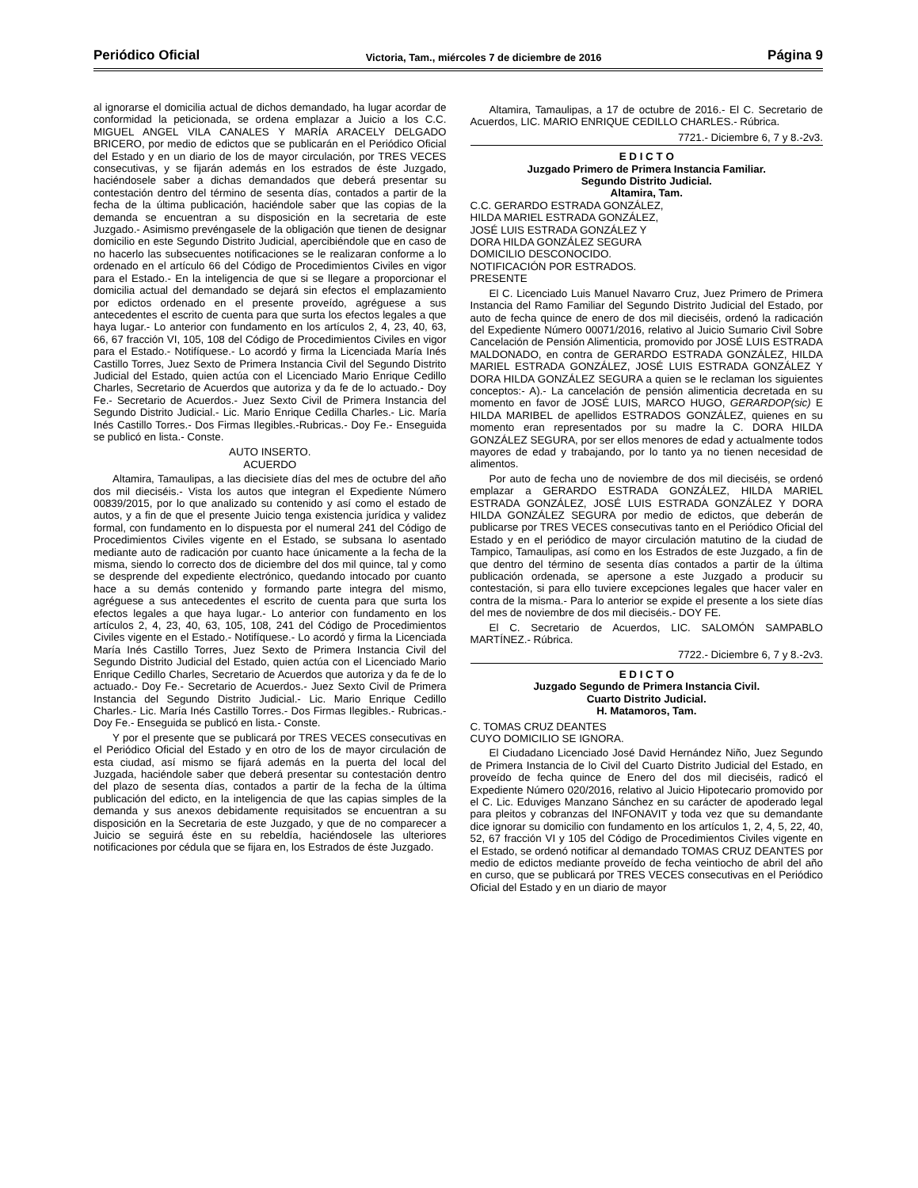Periódico Oficial Victoria, Tam., miércoles 7 de diciembre de 2016 Página 9
al ignorarse el domicilia actual de dichos demandado, ha lugar acordar de conformidad la peticionada, se ordena emplazar a Juicio a los C.C. MIGUEL ANGEL VILA CANALES Y MARÍA ARACELY DELGADO BRICERO, por medio de edictos que se publicarán en el Periódico Oficial del Estado y en un diario de los de mayor circulación, por TRES VECES consecutivas, y se fijarán además en los estrados de éste Juzgado, haciéndosele saber a dichas demandados que deberá presentar su contestación dentro del término de sesenta días, contados a partir de la fecha de la última publicación, haciéndole saber que las copias de la demanda se encuentran a su disposición en la secretaria de este Juzgado.- Asimismo prevéngasele de la obligación que tienen de designar domicilio en este Segundo Distrito Judicial, apercibiéndole que en caso de no hacerlo las subsecuentes notificaciones se le realizaran conforme a lo ordenado en el artículo 66 del Código de Procedimientos Civiles en vigor para el Estado.- En la inteligencia de que si se llegare a proporcionar el domicilia actual del demandado se dejará sin efectos el emplazamiento por edictos ordenado en el presente proveído, agréguese a sus antecedentes el escrito de cuenta para que surta los efectos legales a que haya lugar.- Lo anterior con fundamento en los artículos 2, 4, 23, 40, 63, 66, 67 fracción VI, 105, 108 del Código de Procedimientos Civiles en vigor para el Estado.- Notifíquese.- Lo acordó y firma la Licenciada María Inés Castillo Torres, Juez Sexto de Primera Instancia Civil del Segundo Distrito Judicial del Estado, quien actúa con el Licenciado Mario Enrique Cedillo Charles, Secretario de Acuerdos que autoriza y da fe de lo actuado.- Doy Fe.- Secretario de Acuerdos.- Juez Sexto Civil de Primera Instancia del Segundo Distrito Judicial.- Lic. Mario Enrique Cedilla Charles.- Lic. María Inés Castillo Torres.- Dos Firmas Ilegibles.-Rubricas.- Doy Fe.- Enseguida se publicó en lista.- Conste.
AUTO INSERTO.
ACUERDO
Altamira, Tamaulipas, a las diecisiete días del mes de octubre del año dos mil dieciséis.- Vista los autos que integran el Expediente Número 00839/2015, por lo que analizado su contenido y así como el estado de autos, y a fin de que el presente Juicio tenga existencia jurídica y validez formal, con fundamento en lo dispuesta por el numeral 241 del Código de Procedimientos Civiles vigente en el Estado, se subsana lo asentado mediante auto de radicación por cuanto hace únicamente a la fecha de la misma, siendo lo correcto dos de diciembre del dos mil quince, tal y como se desprende del expediente electrónico, quedando intocado por cuanto hace a su demás contenido y formando parte integra del mismo, agréguese a sus antecedentes el escrito de cuenta para que surta los efectos legales a que haya lugar.- Lo anterior con fundamento en los artículos 2, 4, 23, 40, 63, 105, 108, 241 del Código de Procedimientos Civiles vigente en el Estado.- Notifíquese.- Lo acordó y firma la Licenciada María Inés Castillo Torres, Juez Sexto de Primera Instancia Civil del Segundo Distrito Judicial del Estado, quien actúa con el Licenciado Mario Enrique Cedillo Charles, Secretario de Acuerdos que autoriza y da fe de lo actuado.- Doy Fe.- Secretario de Acuerdos.- Juez Sexto Civil de Primera Instancia del Segundo Distrito Judicial.- Lic. Mario Enrique Cedillo Charles.- Lic. María Inés Castillo Torres.- Dos Firmas Ilegibles.- Rubricas.- Doy Fe.- Enseguida se publicó en lista.- Conste.
Y por el presente que se publicará por TRES VECES consecutivas en el Periódico Oficial del Estado y en otro de los de mayor circulación de esta ciudad, así mismo se fijará además en la puerta del local del Juzgada, haciéndole saber que deberá presentar su contestación dentro del plazo de sesenta días, contados a partir de la fecha de la última publicación del edicto, en la inteligencia de que las capias simples de la demanda y sus anexos debidamente requisitados se encuentran a su disposición en la Secretaria de este Juzgado, y que de no comparecer a Juicio se seguirá éste en su rebeldía, haciéndosele las ulteriores notificaciones por cédula que se fijara en, los Estrados de éste Juzgado.
Altamira, Tamaulipas, a 17 de octubre de 2016.- El C. Secretario de Acuerdos, LIC. MARIO ENRIQUE CEDILLO CHARLES.- Rúbrica.
7721.- Diciembre 6, 7 y 8.-2v3.
E D I C T O
Juzgado Primero de Primera Instancia Familiar.
Segundo Distrito Judicial.
Altamira, Tam.
C.C. GERARDO ESTRADA GONZÁLEZ,
HILDA MARIEL ESTRADA GONZÁLEZ,
JOSÉ LUIS ESTRADA GONZÁLEZ Y
DORA HILDA GONZÁLEZ SEGURA
DOMICILIO DESCONOCIDO.
NOTIFICACIÓN POR ESTRADOS.
PRESENTE
El C. Licenciado Luis Manuel Navarro Cruz, Juez Primero de Primera Instancia del Ramo Familiar del Segundo Distrito Judicial del Estado, por auto de fecha quince de enero de dos mil dieciséis, ordenó la radicación del Expediente Número 00071/2016, relativo al Juicio Sumario Civil Sobre Cancelación de Pensión Alimenticia, promovido por JOSÉ LUIS ESTRADA MALDONADO, en contra de GERARDO ESTRADA GONZÁLEZ, HILDA MARIEL ESTRADA GONZÁLEZ, JOSÉ LUIS ESTRADA GONZÁLEZ Y DORA HILDA GONZÁLEZ SEGURA a quien se le reclaman los siguientes conceptos:- A).- La cancelación de pensión alimenticia decretada en su momento en favor de JOSÉ LUIS, MARCO HUGO, GERARDOP(sic) E HILDA MARIBEL de apellidos ESTRADOS GONZÁLEZ, quienes en su momento eran representados por su madre la C. DORA HILDA GONZÁLEZ SEGURA, por ser ellos menores de edad y actualmente todos mayores de edad y trabajando, por lo tanto ya no tienen necesidad de alimentos.
Por auto de fecha uno de noviembre de dos mil dieciséis, se ordenó emplazar a GERARDO ESTRADA GONZÁLEZ, HILDA MARIEL ESTRADA GONZÁLEZ, JOSÉ LUIS ESTRADA GONZÁLEZ Y DORA HILDA GONZÁLEZ SEGURA por medio de edictos, que deberán de publicarse por TRES VECES consecutivas tanto en el Periódico Oficial del Estado y en el periódico de mayor circulación matutino de la ciudad de Tampico, Tamaulipas, así como en los Estrados de este Juzgado, a fin de que dentro del término de sesenta días contados a partir de la última publicación ordenada, se apersone a este Juzgado a producir su contestación, si para ello tuviere excepciones legales que hacer valer en contra de la misma.- Para lo anterior se expide el presente a los siete días del mes de noviembre de dos mil dieciséis.- DOY FE.
El C. Secretario de Acuerdos, LIC. SALOMÓN SAMPABLO MARTÍNEZ.- Rúbrica.
7722.- Diciembre 6, 7 y 8.-2v3.
E D I C T O
Juzgado Segundo de Primera Instancia Civil.
Cuarto Distrito Judicial.
H. Matamoros, Tam.
C. TOMAS CRUZ DEANTES
CUYO DOMICILIO SE IGNORA.
El Ciudadano Licenciado José David Hernández Niño, Juez Segundo de Primera Instancia de lo Civil del Cuarto Distrito Judicial del Estado, en proveído de fecha quince de Enero del dos mil dieciséis, radicó el Expediente Número 020/2016, relativo al Juicio Hipotecario promovido por el C. Lic. Eduviges Manzano Sánchez en su carácter de apoderado legal para pleitos y cobranzas del INFONAVIT y toda vez que su demandante dice ignorar su domicilio con fundamento en los artículos 1, 2, 4, 5, 22, 40, 52, 67 fracción VI y 105 del Código de Procedimientos Civiles vigente en el Estado, se ordenó notificar al demandado TOMAS CRUZ DEANTES por medio de edictos mediante proveído de fecha veintiocho de abril del año en curso, que se publicará por TRES VECES consecutivas en el Periódico Oficial del Estado y en un diario de mayor